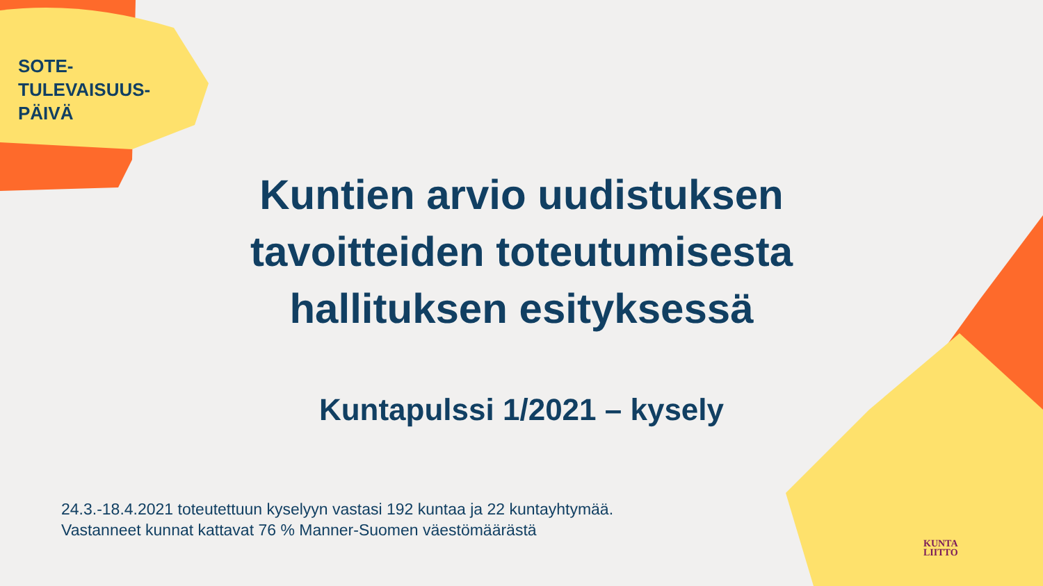SOTE-
TULEVAISUUS-
PÄIVÄ
Kuntien arvio uudistuksen tavoitteiden toteutumisesta hallituksen esityksessä
Kuntapulssi 1/2021 – kysely
24.3.-18.4.2021 toteutettuun kyselyyn vastasi 192 kuntaa ja 22 kuntayhtymää.
Vastanneet kunnat kattavat 76 % Manner-Suomen väestömäärästä
KUNTA
LIITTO